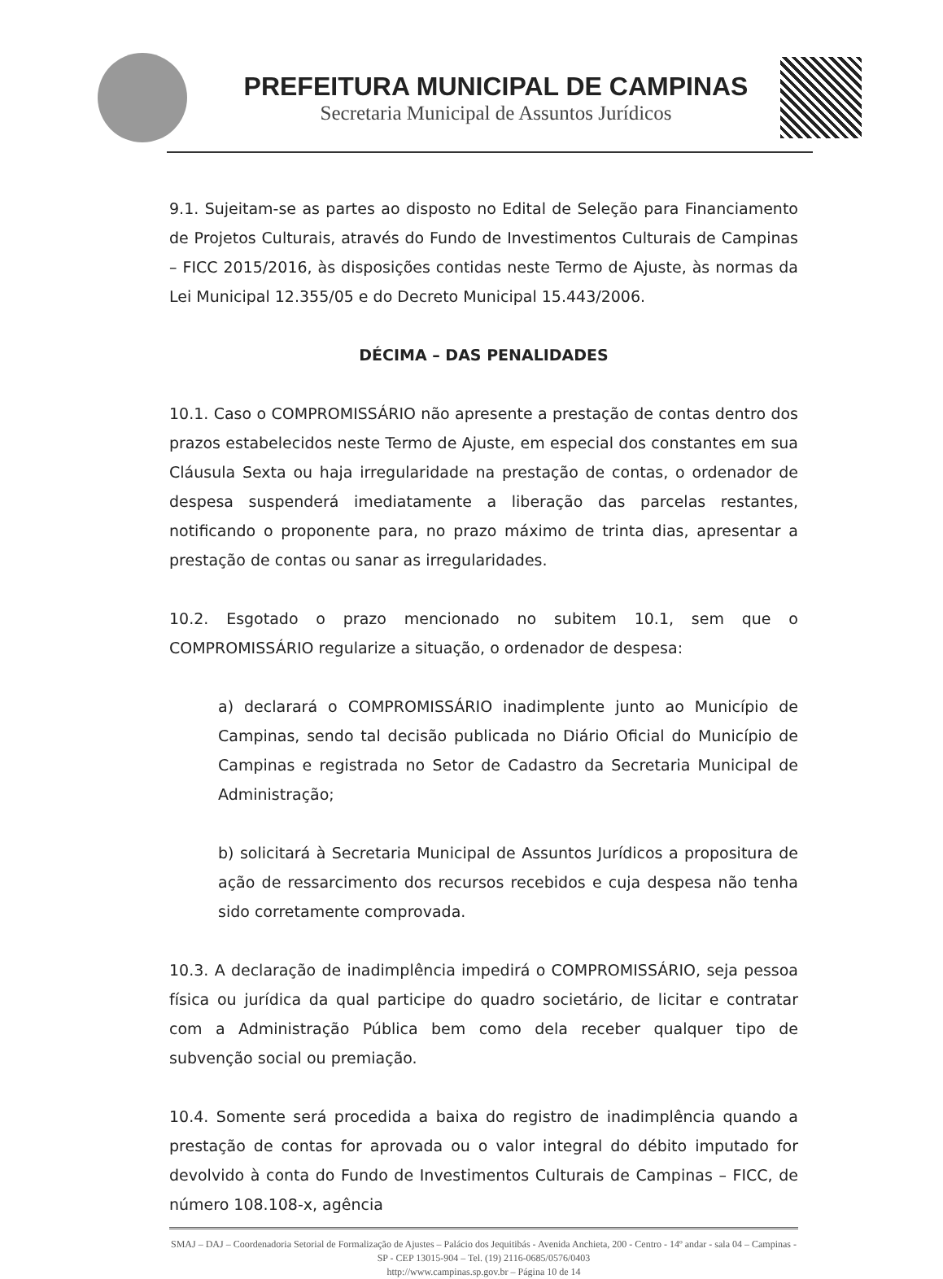PREFEITURA MUNICIPAL DE CAMPINAS
Secretaria Municipal de Assuntos Jurídicos
9.1. Sujeitam-se as partes ao disposto no Edital de Seleção para Financiamento de Projetos Culturais, através do Fundo de Investimentos Culturais de Campinas – FICC 2015/2016, às disposições contidas neste Termo de Ajuste, às normas da Lei Municipal 12.355/05 e do Decreto Municipal 15.443/2006.
DÉCIMA – DAS PENALIDADES
10.1. Caso o COMPROMISSÁRIO não apresente a prestação de contas dentro dos prazos estabelecidos neste Termo de Ajuste, em especial dos constantes em sua Cláusula Sexta ou haja irregularidade na prestação de contas, o ordenador de despesa suspenderá imediatamente a liberação das parcelas restantes, notificando o proponente para, no prazo máximo de trinta dias, apresentar a prestação de contas ou sanar as irregularidades.
10.2. Esgotado o prazo mencionado no subitem 10.1, sem que o COMPROMISSÁRIO regularize a situação, o ordenador de despesa:
a) declarará o COMPROMISSÁRIO inadimplente junto ao Município de Campinas, sendo tal decisão publicada no Diário Oficial do Município de Campinas e registrada no Setor de Cadastro da Secretaria Municipal de Administração;
b) solicitará à Secretaria Municipal de Assuntos Jurídicos a propositura de ação de ressarcimento dos recursos recebidos e cuja despesa não tenha sido corretamente comprovada.
10.3. A declaração de inadimplência impedirá o COMPROMISSÁRIO, seja pessoa física ou jurídica da qual participe do quadro societário, de licitar e contratar com a Administração Pública bem como dela receber qualquer tipo de subvenção social ou premiação.
10.4. Somente será procedida a baixa do registro de inadimplência quando a prestação de contas for aprovada ou o valor integral do débito imputado for devolvido à conta do Fundo de Investimentos Culturais de Campinas – FICC, de número 108.108-x, agência
SMAJ – DAJ – Coordenadoria Setorial de Formalização de Ajustes – Palácio dos Jequitibás - Avenida Anchieta, 200 - Centro - 14º andar - sala 04 – Campinas - SP - CEP 13015-904 – Tel. (19) 2116-0685/0576/0403
http://www.campinas.sp.gov.br – Página 10 de 14